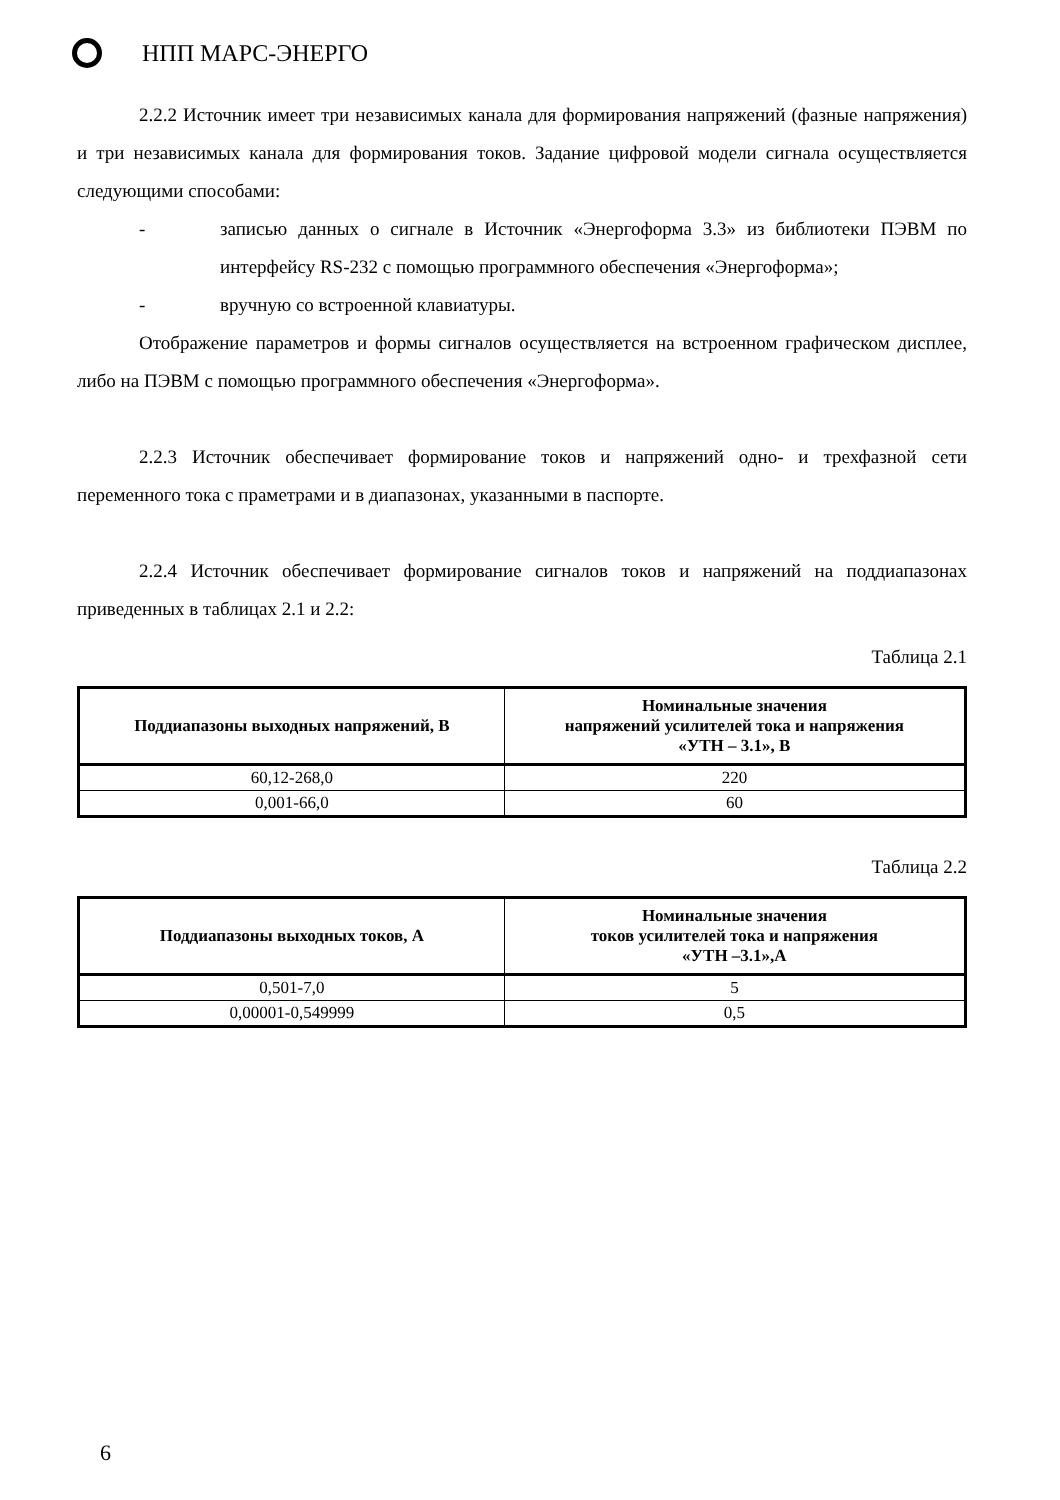НПП МАРС-ЭНЕРГО
2.2.2 Источник имеет три независимых канала для формирования напряжений (фазные напряжения) и три независимых канала для формирования токов. Задание цифровой модели сигнала осуществляется следующими способами:
- записью данных о сигнале в Источник «Энергоформа 3.3» из библиотеки ПЭВМ по интерфейсу RS-232 с помощью программного обеспечения «Энергоформа»;
- вручную со встроенной клавиатуры.
Отображение параметров и формы сигналов осуществляется на встроенном графическом дисплее, либо на ПЭВМ с помощью программного обеспечения «Энергоформа».
2.2.3 Источник обеспечивает формирование токов и напряжений одно- и трехфазной сети переменного тока с праметрами и в диапазонах, указанными в паспорте.
2.2.4 Источник обеспечивает формирование сигналов токов и напряжений на поддиапазонах приведенных в таблицах 2.1 и 2.2:
Таблица 2.1
| Поддиапазоны выходных напряжений, В | Номинальные значения напряжений усилителей тока и напряжения «УТН – 3.1», В |
| --- | --- |
| 60,12-268,0 | 220 |
| 0,001-66,0 | 60 |
Таблица 2.2
| Поддиапазоны выходных токов, А | Номинальные значения токов усилителей тока и напряжения «УТН –3.1»,А |
| --- | --- |
| 0,501-7,0 | 5 |
| 0,00001-0,549999 | 0,5 |
6